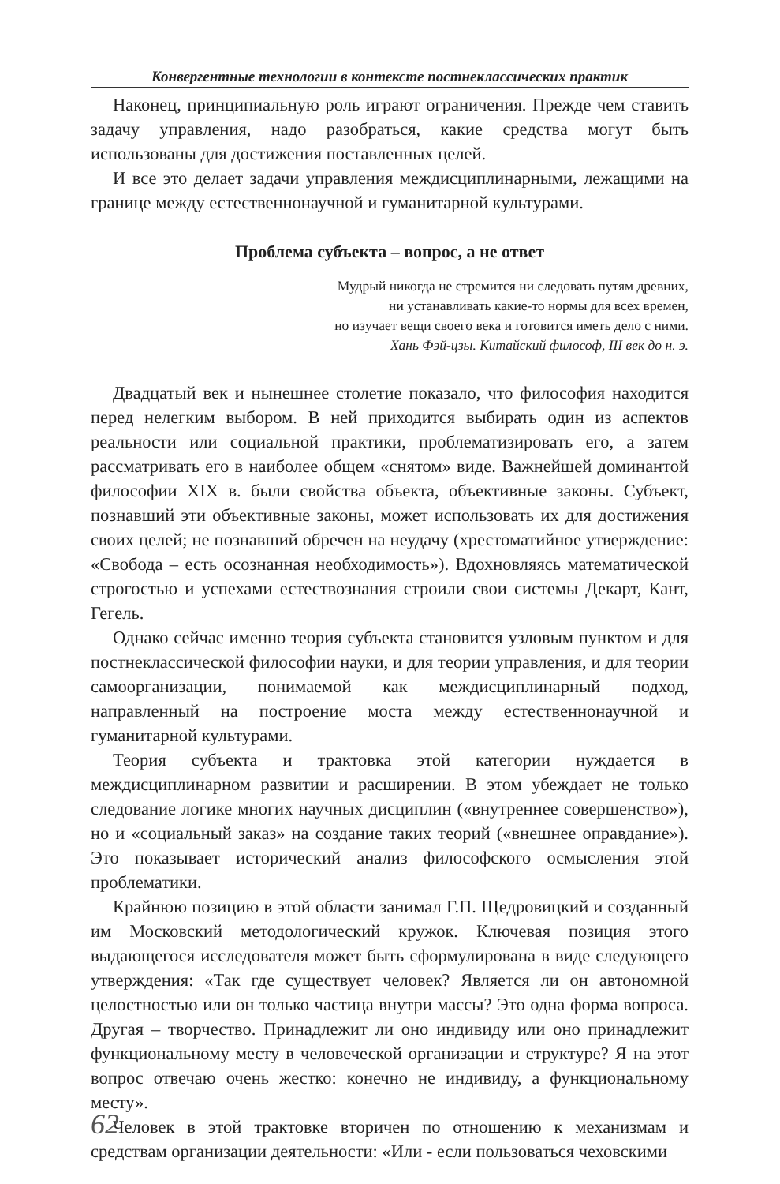Конвергентные технологии в контексте постнеклассических практик
Наконец, принципиальную роль играют ограничения. Прежде чем ставить задачу управления, надо разобраться, какие средства могут быть использованы для достижения поставленных целей.
И все это делает задачи управления междисциплинарными, лежащими на границе между естественнонаучной и гуманитарной культурами.
Проблема субъекта – вопрос, а не ответ
Мудрый никогда не стремится ни следовать путям древних,
ни устанавливать какие-то нормы для всех времен,
но изучает вещи своего века и готовится иметь дело с ними.
Хань Фэй-цзы. Китайский философ, III век до н. э.
Двадцатый век и нынешнее столетие показало, что философия находится перед нелегким выбором. В ней приходится выбирать один из аспектов реальности или социальной практики, проблематизировать его, а затем рассматривать его в наиболее общем «снятом» виде. Важнейшей доминантой философии XIX в. были свойства объекта, объективные законы. Субъект, познавший эти объективные законы, может использовать их для достижения своих целей; не познавший обречен на неудачу (хрестоматийное утверждение: «Свобода – есть осознанная необходимость»). Вдохновляясь математической строгостью и успехами естествознания строили свои системы Декарт, Кант, Гегель.
Однако сейчас именно теория субъекта становится узловым пунктом и для постнеклассической философии науки, и для теории управления, и для теории самоорганизации, понимаемой как междисциплинарный подход, направленный на построение моста между естественнонаучной и гуманитарной культурами.
Теория субъекта и трактовка этой категории нуждается в междисциплинарном развитии и расширении. В этом убеждает не только следование логике многих научных дисциплин («внутреннее совершенство»), но и «социальный заказ» на создание таких теорий («внешнее оправдание»). Это показывает исторический анализ философского осмысления этой проблематики.
Крайнюю позицию в этой области занимал Г.П. Щедровицкий и созданный им Московский методологический кружок. Ключевая позиция этого выдающегося исследователя может быть сформулирована в виде следующего утверждения: «Так где существует человек? Является ли он автономной целостностью или он только частица внутри массы? Это одна форма вопроса. Другая – творчество. Принадлежит ли оно индивиду или оно принадлежит функциональному месту в человеческой организации и структуре? Я на этот вопрос отвечаю очень жестко: конечно не индивиду, а функциональному месту».
Человек в этой трактовке вторичен по отношению к механизмам и средствам организации деятельности: «Или - если пользоваться чеховскими
62